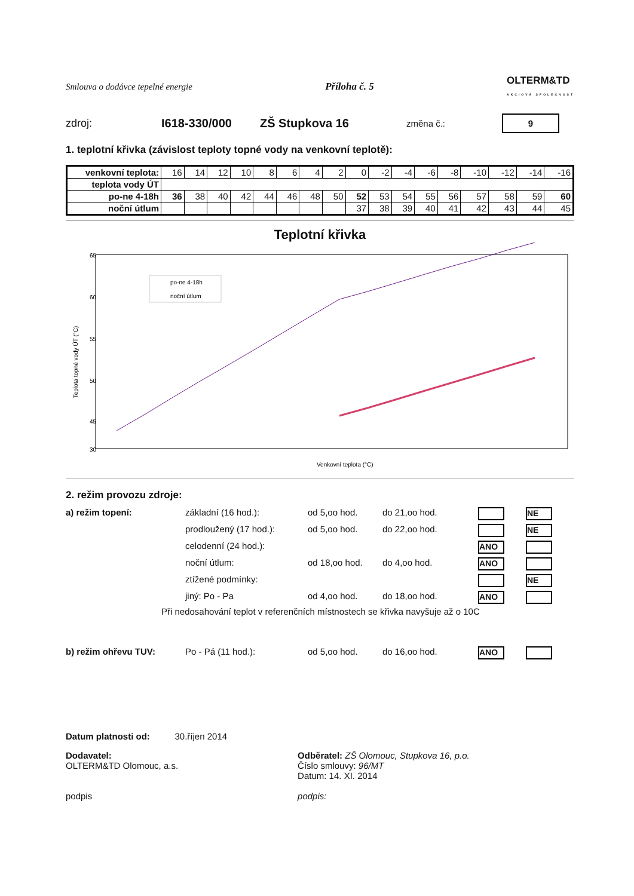Smlouva o dodávce tepelné energie Příloha č. 5 OLTERM&TD
AKCIOVÁ SPOLEČNOST
zdroj: I618-330/000 ZŠ Stupkova 16 změna č.: 9
1. teplotní křivka (závislost teploty topné vody na venkovní teplotě):
| venkovní teplota: | 16 | 14 | 12 | 10 | 8 | 6 | 4 | 2 | 0 | -2 | -4 | -6 | -8 | -10 | -12 | -14 | -16 |
| teplota vody ÚT | | | | | | | | | | | | | | | | | |
| po-ne 4-18h | 36 | 38 | 40 | 42 | 44 | 46 | 48 | 50 | 52 | 53 | 54 | 55 | 56 | 57 | 58 | 59 | 60 |
| noční útlum | | | | | | | | | 37 | 38 | 39 | 40 | 41 | 42 | 43 | 44 | 45 |
Teplotní křivka
Teplota topné vody ÚT (°C)
65
30
60
55
50
45
po-ne 4-18h
noční útlum
Venkovní teplota (°C)
2. režim provozu zdroje:
a) režim topení: základní (16 hod.): od 5,oo hod. do 21,oo hod. NE prodloužený (17 hod.): od 5,oo hod. do 22,oo hod. NE celodenní (24 hod.): ANO noční útlum: od 18,oo hod. do 4,oo hod. ANO ztížené podmínky: NE jiný: Po - Pa od 4,oo hod. do 18,oo hod. ANO
Při nedosahování teplot v referenčních místnostech se křivka navyšuje až o 10C
b) režim ohřevu TUV: Po - Pá (11 hod.): od 5,oo hod. do 16,oo hod. ANO
Datum platnosti od: 30.říjen 2014
Dodavatel:
OLTERM&TD Olomouc, a.s.
podpis
Odběratel: ZŠ Olomouc, Stupkova 16, p.o.
Číslo smlouvy: 96/MT
Datum: 14. XI. 2014
podpis: